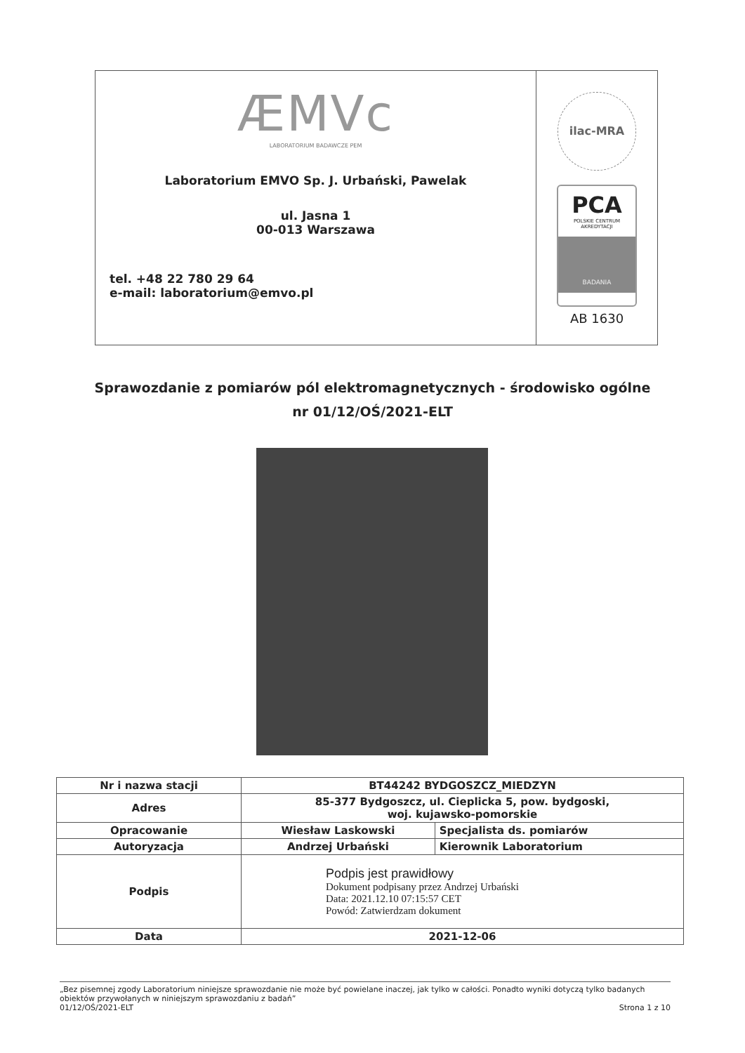ÆMVc
LABORATORIUM BADAWCZE PEM
Laboratorium EMVO Sp. J. Urbański, Pawelak
ul. Jasna 1
00-013 Warszawa
tel. +48 22 780 29 64
e-mail: laboratorium@emvo.pl
ilac-MRA
PCA
POLSKIE CENTRUM AKREDYTACJI
BADANIA
AB 1630
Sprawozdanie z pomiarów pól elektromagnetycznych - środowisko ogólne
nr 01/12/OŚ/2021-ELT
| Nr i nazwa stacji | BT44242 BYDGOSZCZ_MIEDZYN | |
| Adres | 85-377 Bydgoszcz, ul. Cieplicka 5, pow. bydgoski, woj. kujawsko-pomorskie | |
| Opracowanie | Wiesław Laskowski | Specjalista ds. pomiarów |
| Autoryzacja | Andrzej Urbański | Kierownik Laboratorium |
| Podpis | Podpis jest prawidłowy Dokument podpisany przez Andrzej Urbański Data: 2021.12.10 07:15:57 CET Powód: Zatwierdzam dokument | |
| Data | 2021-12-06 | |
„Bez pisemnej zgody Laboratorium niniejsze sprawozdanie nie może być powielane inaczej, jak tylko w całości. Ponadto wyniki dotyczą tylko badanych obiektów przywołanych w niniejszym sprawozdaniu z badań”
01/12/OŚ/2021-ELT Strona 1 z 10